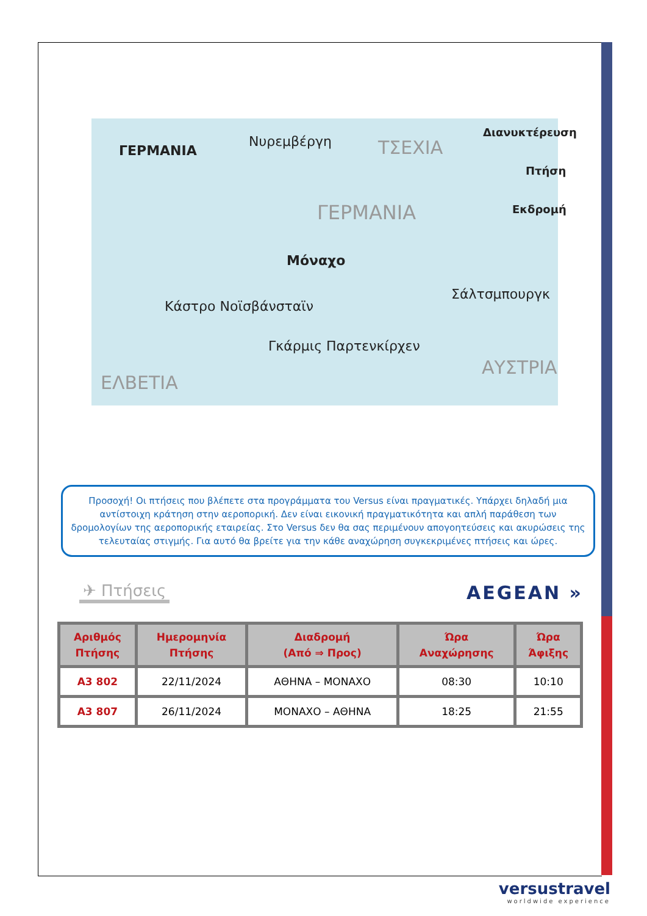ΓΕΡΜΑΝΙΑ
Νυρεμβέργη ΤΣΕΧΙΑ
Διανυκτέρευση
Πτήση
Εκδρομή ΓΕΡΜΑΝΙΑ
Μόναχο
Σάλτσμπουργκ
Κάστρο Νοϊσβάνσταϊν
Γκάρμις Παρτενκίρχεν
ΑΥΣΤΡΙΑ
ΕΛΒΕΤΙΑ
Προσοχή! Οι πτήσεις που βλέπετε στα προγράμματα του Versus είναι πραγματικές. Υπάρχει δηλαδή μια αντίστοιχη κράτηση στην αεροπορική. Δεν είναι εικονική πραγματικότητα και απλή παράθεση των δρομολογίων της αεροπορικής εταιρείας. Στο Versus δεν θα σας περιμένουν απογοητεύσεις και ακυρώσεις της τελευταίας στιγμής. Για αυτό θα βρείτε για την κάθε αναχώρηση συγκεκριμένες πτήσεις και ώρες.
✈ Πτήσεις AEGEAN »
| Αριθμός Πτήσης | Ημερομηνία Πτήσης | Διαδρομή (Από ⇒ Προς) | Ώρα Αναχώρησης | Ώρα Άφιξης |
| --- | --- | --- | --- | --- |
| A3 802 | 22/11/2024 | ΑΘΗΝΑ – ΜΟΝΑΧΟ | 08:30 | 10:10 |
| A3 807 | 26/11/2024 | ΜΟΝΑΧΟ – ΑΘΗΝΑ | 18:25 | 21:55 |
versustravel
worldwide experience